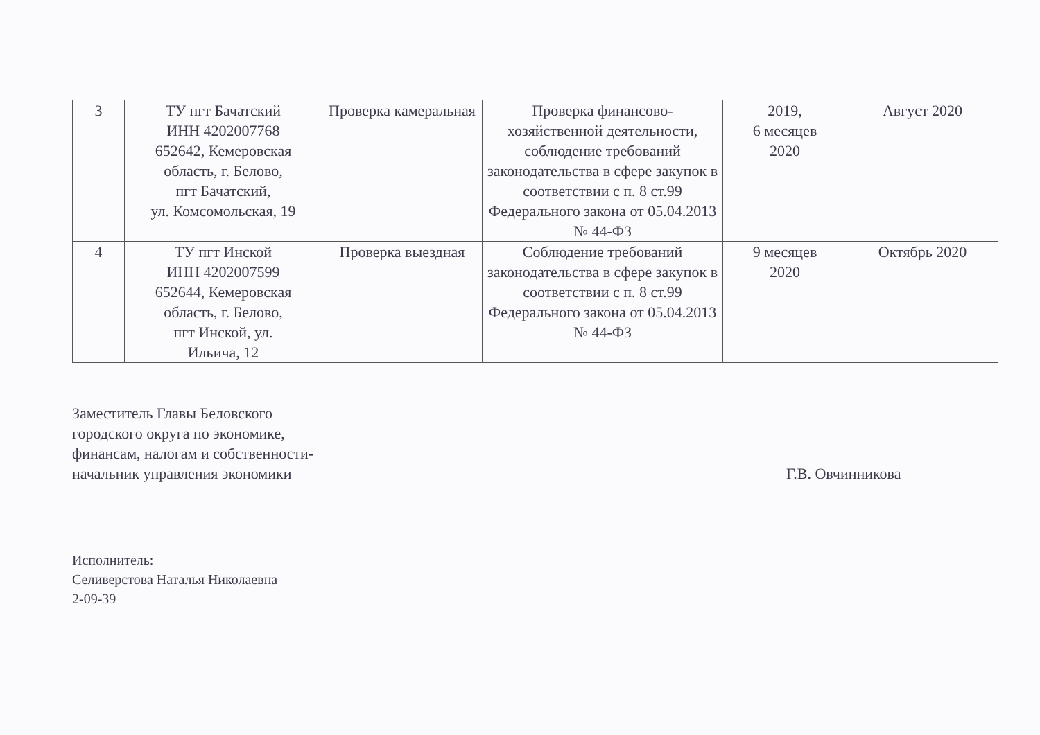| 3 | ТУ пгт Бачатский ИНН 4202007768 652642, Кемеровская область, г. Белово, пгт Бачатский, ул. Комсомольская, 19 | Проверка камеральная | Проверка финансово-хозяйственной деятельности, соблюдение требований законодательства в сфере закупок в соответствии с п. 8 ст.99 Федерального закона от 05.04.2013 № 44-ФЗ | 2019, 6 месяцев 2020 | Август 2020 |
| 4 | ТУ пгт Инской ИНН 4202007599 652644, Кемеровская область, г. Белово, пгт Инской, ул. Ильича, 12 | Проверка выездная | Соблюдение требований законодательства в сфере закупок в соответствии с п. 8 ст.99 Федерального закона от 05.04.2013 № 44-ФЗ | 9 месяцев 2020 | Октябрь 2020 |
Заместитель Главы Беловского
городского округа по экономике,
финансам, налогам и собственности-
начальник управления экономики
Г.В. Овчинникова
Исполнитель:
Селиверстова Наталья Николаевна
2-09-39